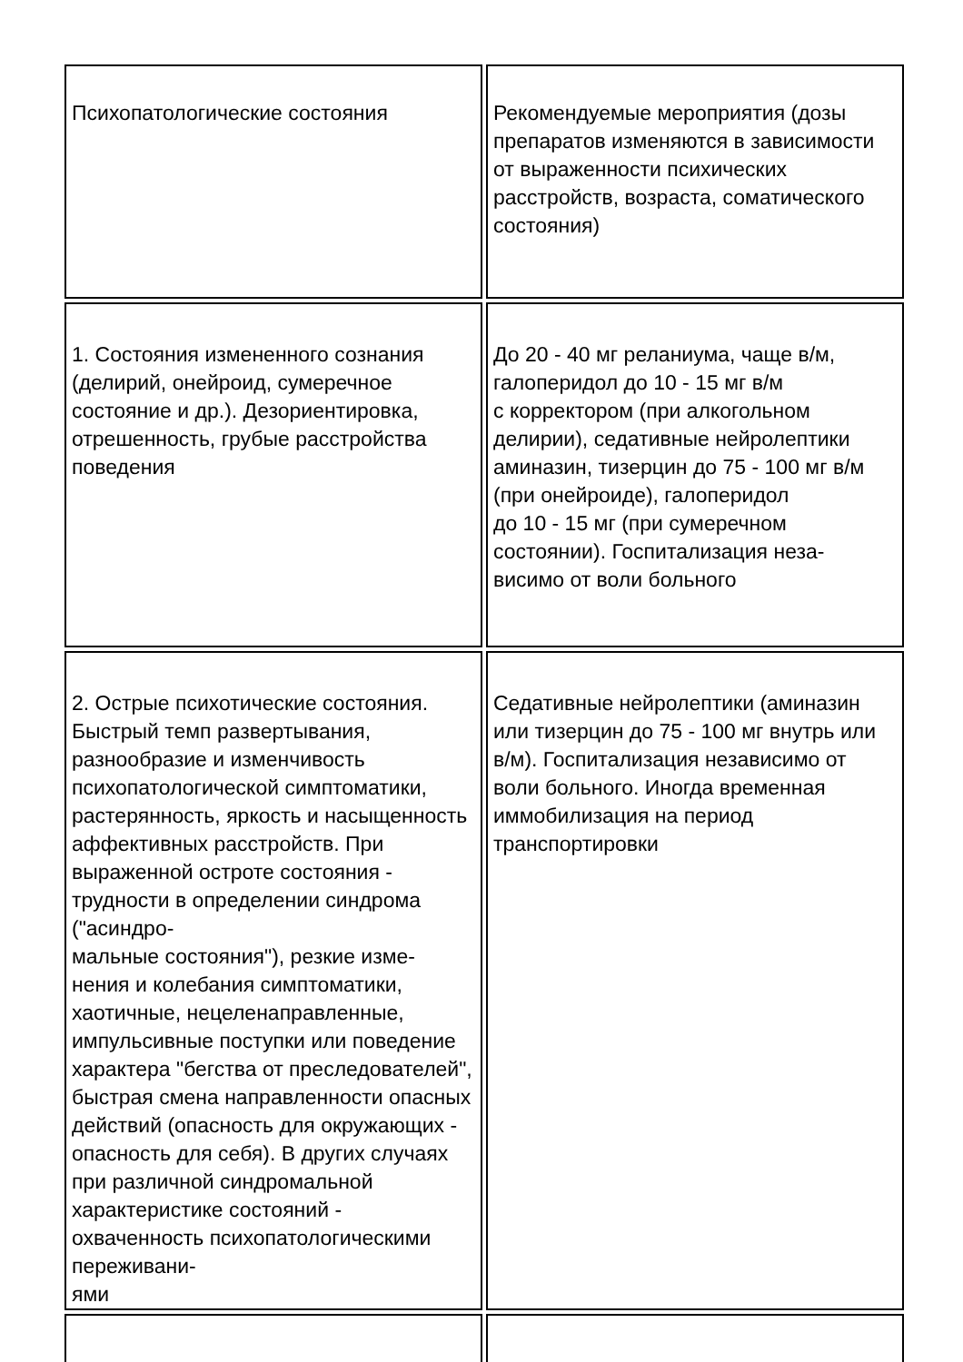| Психопатологические состояния | Рекомендуемые мероприятия (дозы препаратов изменяются в зависимости от выраженности психических расстройств, возраста, соматического состояния) |
| 1. Состояния измененного сознания (делирий, онейроид, сумеречное состояние и др.). Дезориентировка, отрешенность, грубые расстройства поведения | До 20 - 40 мг реланиума, чаще в/м, галоперидол до 10 - 15 мг в/м с корректором (при алкогольном делирии), седативные нейролептики аминазин, тизерцин до 75 - 100 мг в/м (при онейроиде), галоперидол до 10 - 15 мг (при сумеречном состоянии). Госпитализация неза- висимо от воли больного |
| 2. Острые психотические состояния. Быстрый темп развертывания, разнообразие и изменчивость психопатологической симптоматики, растерянность, яркость и насыщенность аффективных расстройств. При выраженной остроте состояния - трудности в определении синдрома ("асиндро- мальные состояния"), резкие изме- нения и колебания симптоматики, хаотичные, нецеленаправленные, импульсивные поступки или поведение характера "бегства от преследователей", быстрая смена направленности опасных действий (опасность для окружающих - опасность для себя). В других случаях при различной синдромальной характеристике состояний - охваченность психопатологическими пережи­вани- ями | Седативные нейролептики (аминазин или тизерцин до 75 - 100 мг внутрь или в/м). Госпитализация независимо от воли больного. Иногда временная иммобилизация на период транспортировки |